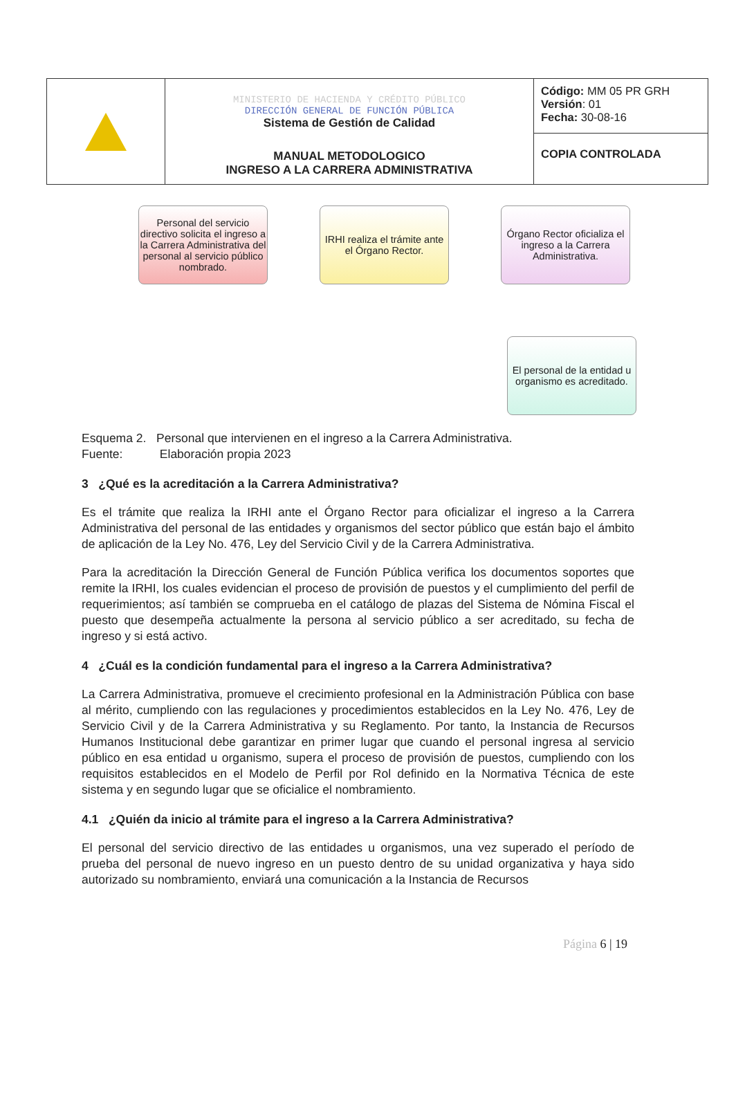| | MINISTERIO DE HACIENDA Y CRÉDITO PÚBLICO DIRECCIÓN GENERAL DE FUNCIÓN PÚBLICA Sistema de Gestión de Calidad MANUAL METODOLOGICO INGRESO A LA CARRERA ADMINISTRATIVA | Código: MM 05 PR GRH Versión : 01 Fecha: 30-08-16 |
| | | COPIA CONTROLADA |
Personal del servicio directivo solicita el ingreso a la Carrera Administrativa del personal al servicio público nombrado.
IRHI realiza el trámite ante el Órgano Rector.
Órgano Rector oficializa el ingreso a la Carrera Administrativa.
El personal de la entidad u organismo es acreditado.
Esquema 2. Personal que intervienen en el ingreso a la Carrera Administrativa.
Fuente: Elaboración propia 2023
3 ¿Qué es la acreditación a la Carrera Administrativa?
Es el trámite que realiza la IRHI ante el Órgano Rector para oficializar el ingreso a la Carrera Administrativa del personal de las entidades y organismos del sector público que están bajo el ámbito de aplicación de la Ley No. 476, Ley del Servicio Civil y de la Carrera Administrativa.
Para la acreditación la Dirección General de Función Pública verifica los documentos soportes que remite la IRHI, los cuales evidencian el proceso de provisión de puestos y el cumplimiento del perfil de requerimientos; así también se comprueba en el catálogo de plazas del Sistema de Nómina Fiscal el puesto que desempeña actualmente la persona al servicio público a ser acreditado, su fecha de ingreso y si está activo.
4 ¿Cuál es la condición fundamental para el ingreso a la Carrera Administrativa?
La Carrera Administrativa, promueve el crecimiento profesional en la Administración Pública con base al mérito, cumpliendo con las regulaciones y procedimientos establecidos en la Ley No. 476, Ley de Servicio Civil y de la Carrera Administrativa y su Reglamento. Por tanto, la Instancia de Recursos Humanos Institucional debe garantizar en primer lugar que cuando el personal ingresa al servicio público en esa entidad u organismo, supera el proceso de provisión de puestos, cumpliendo con los requisitos establecidos en el Modelo de Perfil por Rol definido en la Normativa Técnica de este sistema y en segundo lugar que se oficialice el nombramiento.
4.1 ¿Quién da inicio al trámite para el ingreso a la Carrera Administrativa?
El personal del servicio directivo de las entidades u organismos, una vez superado el período de prueba del personal de nuevo ingreso en un puesto dentro de su unidad organizativa y haya sido autorizado su nombramiento, enviará una comunicación a la Instancia de Recursos
Página 6 | 19